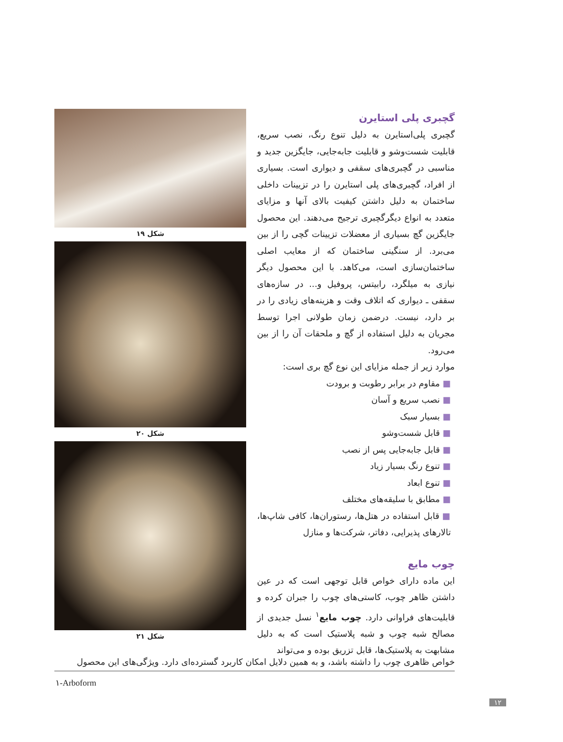گچبری پلی استایرن
گچبری پلی‌استایرن به دلیل تنوع رنگ، نصب سریع، قابلیت شست‌وشو و قابلیت جابه‌جایی، جایگزین جدید و مناسبی در گچبری‌های سقفی و دیواری است. بسیاری از افراد، گچبری‌های پلی استایرن را در تزیینات داخلی ساختمان به دلیل داشتن کیفیت بالای آنها و مزایای متعدد به انواع دیگرگچبری ترجیح می‌دهند. این محصول جایگزین گچ بسیاری از معضلات تزیینات گچی را از بین می‌برد. از سنگینی ساختمان که از معایب اصلی ساختمان‌سازی است، می‌کاهد. با این محصول دیگر نیازی به میلگرد، رابیتس، پروفیل و... در سازه‌های سقفی ـ دیواری که اتلاف وقت و هزینه‌های زیادی را در بر دارد، نیست. درضمن زمان طولانی اجرا توسط مجریان به دلیل استفاده از گچ و ملحقات آن را از بین می‌رود.
موارد زیر از جمله مزایای این نوع گچ بری است:
■ مقاوم در برابر رطوبت و برودت
■ نصب سریع و آسان
■ بسیار سبک
■ قابل شست‌وشو
■ قابل جابه‌جایی پس از نصب
■ تنوع رنگ بسیار زیاد
■ تنوع ابعاد
■ مطابق با سلیقه‌های مختلف
■ قابل استفاده در هتل‌ها، رستوران‌ها، کافی شاپ‌ها، تالارهای پذیرایی، دفاتر، شرکت‌ها و منازل
چوب مایع
این ماده دارای خواص قابل توجهی است که در عین داشتن ظاهر چوب، کاستی‌های چوب را جبران کرده و قابلیت‌های فراوانی دارد. چوب مایع<sup>۱</sup> نسل جدیدی از مصالح شبه چوب و شبه پلاستیک است که به دلیل مشابهت به پلاستیک‌ها، قابل تزریق بوده و می‌تواند
شکل ۱۹
شکل ۲۰
شکل ۲۱
خواص ظاهری چوب را داشته باشد، و به همین دلایل امکان کاربرد گسترده‌ای دارد. ویژگی‌های این محصول
۱-Arboform
۱۲